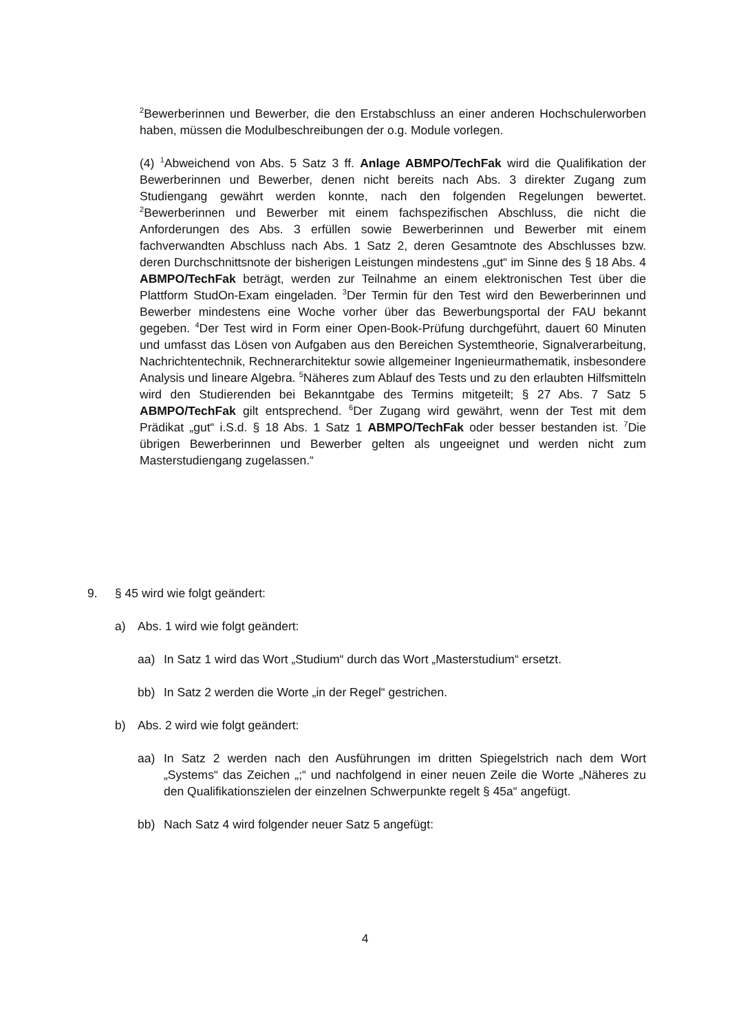<sup>2</sup> Bewerberinnen und Bewerber, die den Erstabschluss an einer anderen Hoch­schulerworben haben, müssen die Modulbeschreibungen der o.g. Module vor­legen.
(4) <sup>1</sup>Abweichend von Abs. 5 Satz 3 ff. Anlage ABMPO/TechFak wird die Qua­lifikation der Bewerberinnen und Bewerber, denen nicht bereits nach Abs. 3 direkter Zugang zum Studiengang gewährt werden konnte, nach den folgen­den Regelungen bewertet. <sup>2</sup>Bewerberinnen und Bewerber mit einem fachspe­zifischen Abschluss, die nicht die Anforderungen des Abs. 3 erfüllen sowie Bewerberinnen und Bewerber mit einem fachverwandten Abschluss nach Abs. 1 Satz 2, deren Gesamtnote des Abschlusses bzw. deren Durchschnittsnote der bisherigen Leistungen mindestens „gut“ im Sinne des § 18 Abs. 4 ABMPO/TechFak beträgt, werden zur Teilnahme an einem elektronischen Test über die Plattform StudOn-Exam eingeladen. <sup>3</sup>Der Termin für den Test wird den Bewerberinnen und Bewerber mindestens eine Woche vorher über das Bewerbungsportal der FAU bekannt gegeben. <sup>4</sup>Der Test wird in Form ei­ner Open-Book-Prüfung durchgeführt, dauert 60 Minuten und umfasst das Lö­sen von Aufgaben aus den Bereichen Systemtheorie, Signalverarbei­tung, Nachrichtentechnik, Rechnerarchitektur sowie allgemeiner Ingenieurma­thematik, insbesondere Analysis und lineare Algebra. <sup>5</sup>Näheres zum Ablauf des Tests und zu den erlaubten Hilfsmitteln wird den Studierenden bei Be­kanntgabe des Termins mitgeteilt; § 27 Abs. 7 Satz 5 ABMPO/TechFak gilt entsprechend. <sup>6</sup>Der Zugang wird gewährt, wenn der Test mit dem Prädikat „gut“ i.S.d. § 18 Abs. 1 Satz 1 ABMPO/TechFak oder besser bestanden ist. <sup>7</sup>Die übrigen Bewerberinnen und Bewerber gelten als ungeeignet und werden nicht zum Masterstudiengang zugelassen.“
9. § 45 wird wie folgt geändert:
a) Abs. 1 wird wie folgt geändert:
aa) In Satz 1 wird das Wort „Studium“ durch das Wort „Masterstudium“ ersetzt.
bb) In Satz 2 werden die Worte „in der Regel“ gestrichen.
b) Abs. 2 wird wie folgt geändert:
aa) In Satz 2 werden nach den Ausführungen im dritten Spiegelstrich nach dem Wort „Systems“ das Zeichen „;“ und nachfolgend in einer neuen Zeile die Worte „Näheres zu den Qualifikationszielen der einzelnen Schwer­punkte regelt § 45a“ angefügt.
bb) Nach Satz 4 wird folgender neuer Satz 5 angefügt:
4